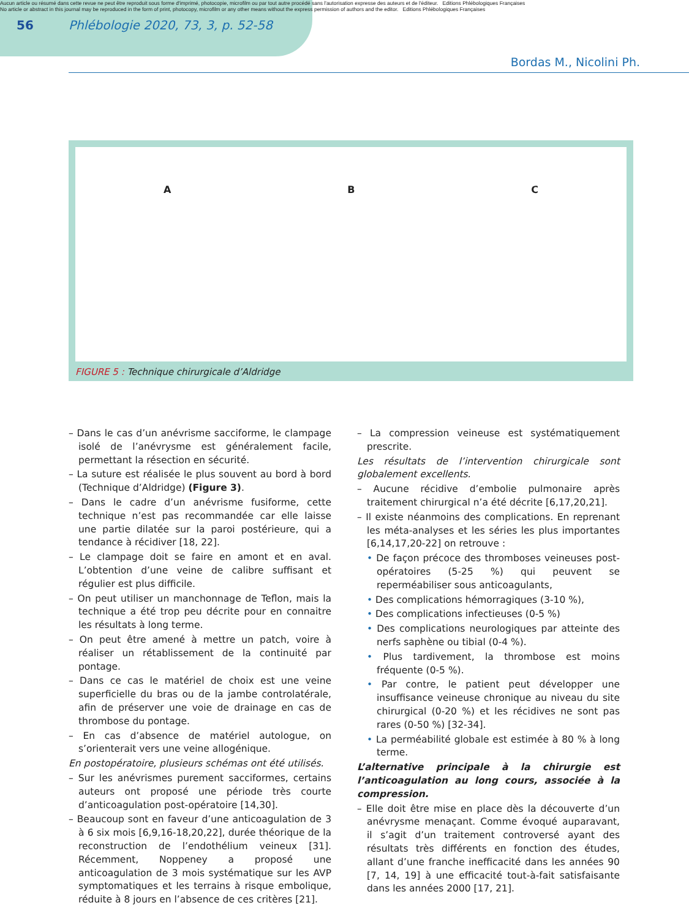Aucun article ou résumé dans cette revue ne peut être reproduit sous forme d'imprimé, photocopie, microfilm ou par tout autre procédé sans l'autorisation expresse des auteurs et de l'éditeur. Editions Phlébologiques Françaises
No article or abstract in this journal may be reproduced in the form of print, photocopy, microfilm or any other means without the express permission of authors and the editor. Editions Phlébologiques Françaises
56
Phlébologie 2020, 73, 3, p. 52-58
Bordas M., Nicolini Ph.
A B C
FIGURE 5 : Technique chirurgicale d’Aldridge
– Dans le cas d’un anévrisme sacciforme, le clampage isolé de l’anévrysme est généralement facile, permettant la résection en sécurité.
– La suture est réalisée le plus souvent au bord à bord (Technique d’Aldridge) (Figure 3).
– Dans le cadre d’un anévrisme fusiforme, cette technique n’est pas recommandée car elle laisse une partie dilatée sur la paroi postérieure, qui a tendance à récidiver [18, 22].
– Le clampage doit se faire en amont et en aval. L’obtention d’une veine de calibre suffisant et régulier est plus difficile.
– On peut utiliser un manchonnage de Teflon, mais la technique a été trop peu décrite pour en connaitre les résultats à long terme.
– On peut être amené à mettre un patch, voire à réaliser un rétablissement de la continuité par pontage.
– Dans ce cas le matériel de choix est une veine superficielle du bras ou de la jambe controlatérale, afin de préserver une voie de drainage en cas de thrombose du pontage.
– En cas d’absence de matériel autologue, on s’orienterait vers une veine allogénique.
En postopératoire, plusieurs schémas ont été utilisés.
– Sur les anévrismes purement sacciformes, certains auteurs ont proposé une période très courte d’anticoagulation post-opératoire [14,30].
– Beaucoup sont en faveur d’une anticoagulation de 3 à 6 six mois [6,9,16-18,20,22], durée théorique de la reconstruction de l’endothélium veineux [31]. Récemment, Noppeney a proposé une anticoagulation de 3 mois systématique sur les AVP symptomatiques et les terrains à risque embolique, réduite à 8 jours en l’absence de ces critères [21].
– La compression veineuse est systématiquement prescrite.
Les résultats de l’intervention chirurgicale sont globalement excellents.
– Aucune récidive d’embolie pulmonaire après traitement chirurgical n’a été décrite [6,17,20,21].
– Il existe néanmoins des complications. En reprenant les méta-analyses et les séries les plus importantes [6,14,17,20-22] on retrouve :
• De façon précoce des thromboses veineuses post-opératoires (5-25 %) qui peuvent se reperméabiliser sous anticoagulants,
• Des complications hémorragiques (3-10 %),
• Des complications infectieuses (0-5 %)
• Des complications neurologiques par atteinte des nerfs saphène ou tibial (0-4 %).
• Plus tardivement, la thrombose est moins fréquente (0-5 %).
• Par contre, le patient peut développer une insuffisance veineuse chronique au niveau du site chirurgical (0-20 %) et les récidives ne sont pas rares (0-50 %) [32-34].
• La perméabilité globale est estimée à 80 % à long terme.
L’alternative principale à la chirurgie est l’anticoagulation au long cours, associée à la compression.
– Elle doit être mise en place dès la découverte d’un anévrysme menaçant. Comme évoqué auparavant, il s’agit d’un traitement controversé ayant des résultats très différents en fonction des études, allant d’une franche inefficacité dans les années 90 [7, 14, 19] à une efficacité tout-à-fait satisfaisante dans les années 2000 [17, 21].